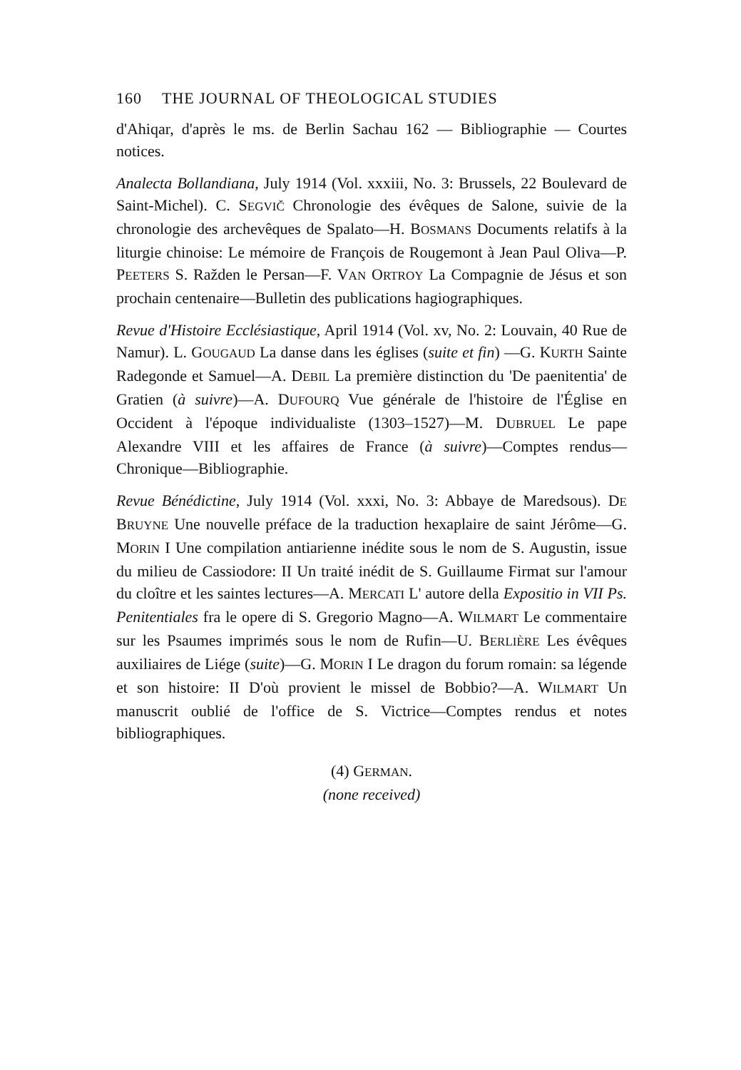160 THE JOURNAL OF THEOLOGICAL STUDIES
d'Ahiqar, d'après le ms. de Berlin Sachau 162 — Bibliographie — Courtes notices.
Analecta Bollandiana, July 1914 (Vol. xxxiii, No. 3: Brussels, 22 Boulevard de Saint-Michel). C. SEGVIČ Chronologie des évêques de Salone, suivie de la chronologie des archevêques de Spalato—H. BOSMANS Documents relatifs à la liturgie chinoise: Le mémoire de François de Rougemont à Jean Paul Oliva—P. PEETERS S. Ražden le Persan—F. VAN ORTROY La Compagnie de Jésus et son prochain centenaire—Bulletin des publications hagiographiques.
Revue d'Histoire Ecclésiastique, April 1914 (Vol. xv, No. 2: Louvain, 40 Rue de Namur). L. GOUGAUD La danse dans les églises (suite et fin) —G. KURTH Sainte Radegonde et Samuel—A. DEBIL La première distinction du 'De paenitentia' de Gratien (à suivre)—A. DUFOURQ Vue générale de l'histoire de l'Église en Occident à l'époque individualiste (1303–1527)—M. DUBRUEL Le pape Alexandre VIII et les affaires de France (à suivre)—Comptes rendus—Chronique—Bibliographie.
Revue Bénédictine, July 1914 (Vol. xxxi, No. 3: Abbaye de Maredsous). DE BRUYNE Une nouvelle préface de la traduction hexaplaire de saint Jérôme—G. MORIN I Une compilation antiarienne inédite sous le nom de S. Augustin, issue du milieu de Cassiodore: II Un traité inédit de S. Guillaume Firmat sur l'amour du cloître et les saintes lectures—A. MERCATI L' autore della Expositio in VII Ps. Penitentiales fra le opere di S. Gregorio Magno—A. WILMART Le commentaire sur les Psaumes imprimés sous le nom de Rufin—U. BERLIÈRE Les évêques auxiliaires de Liége (suite)—G. MORIN I Le dragon du forum romain: sa légende et son histoire: II D'où provient le missel de Bobbio?—A. WILMART Un manuscrit oublié de l'office de S. Victrice—Comptes rendus et notes bibliographiques.
(4) GERMAN.
(none received)